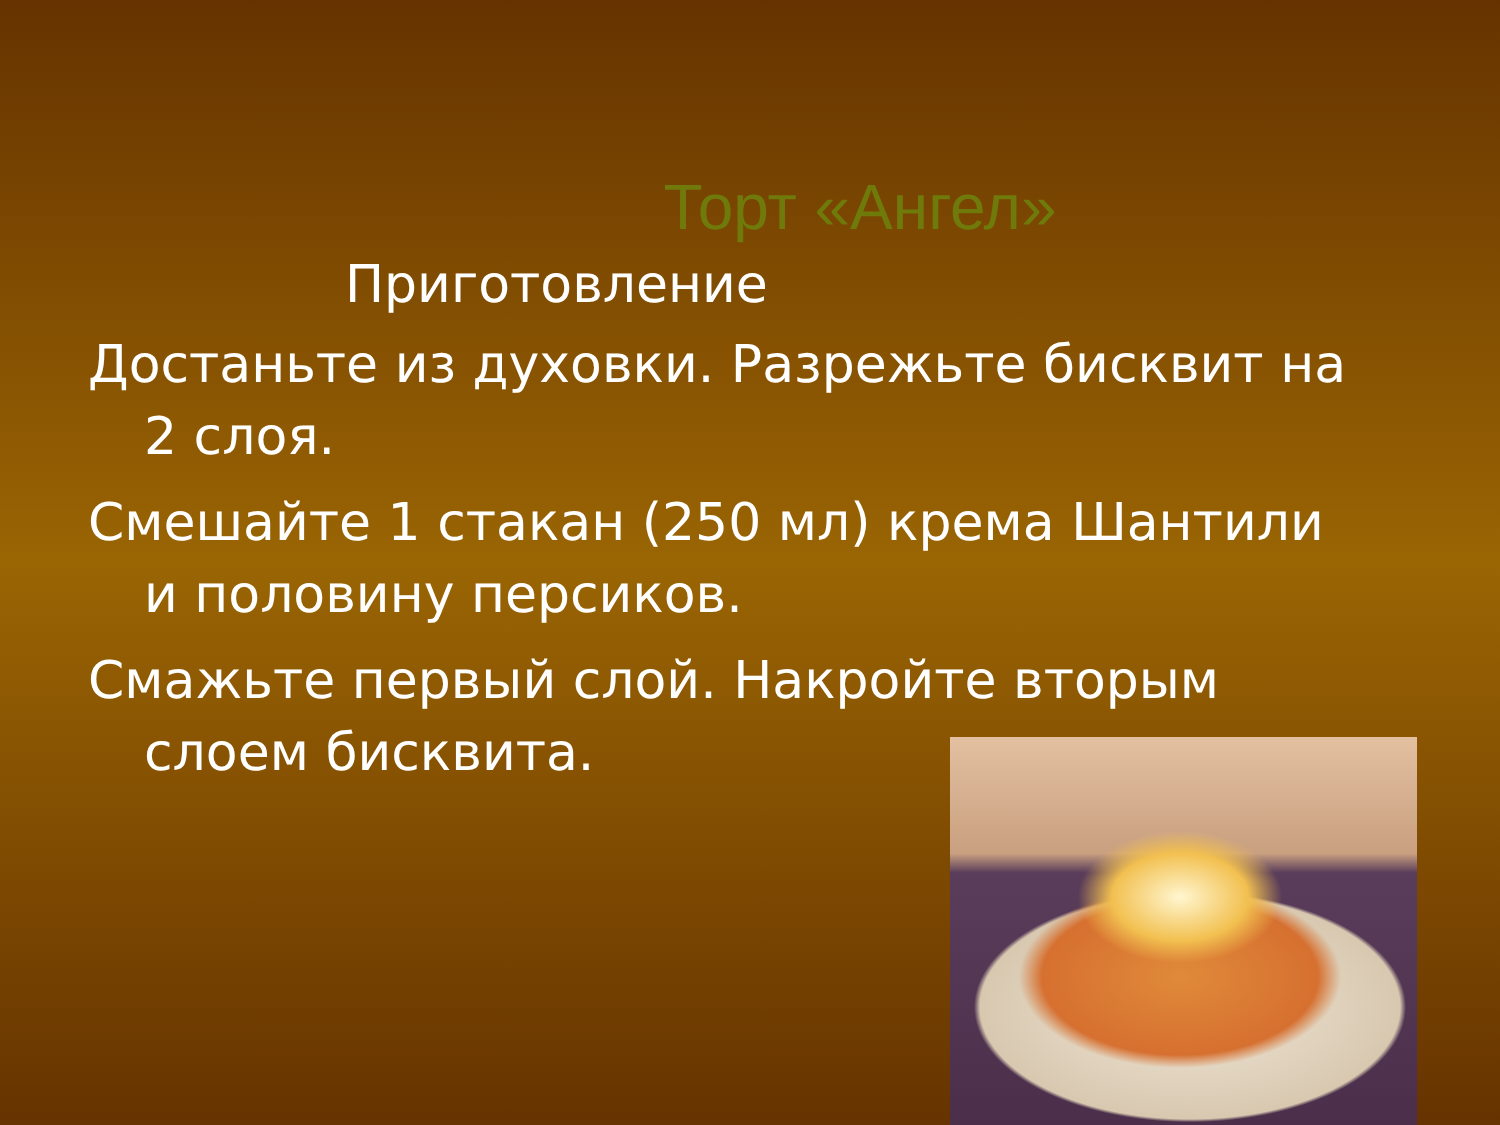Торт «Ангел»
Приготовление
Достаньте из духовки. Разрежьте бисквит на 2 слоя.
Смешайте 1 стакан (250 мл) крема Шантили и половину персиков.
Смажьте первый слой. Накройте вторым слоем бисквита.